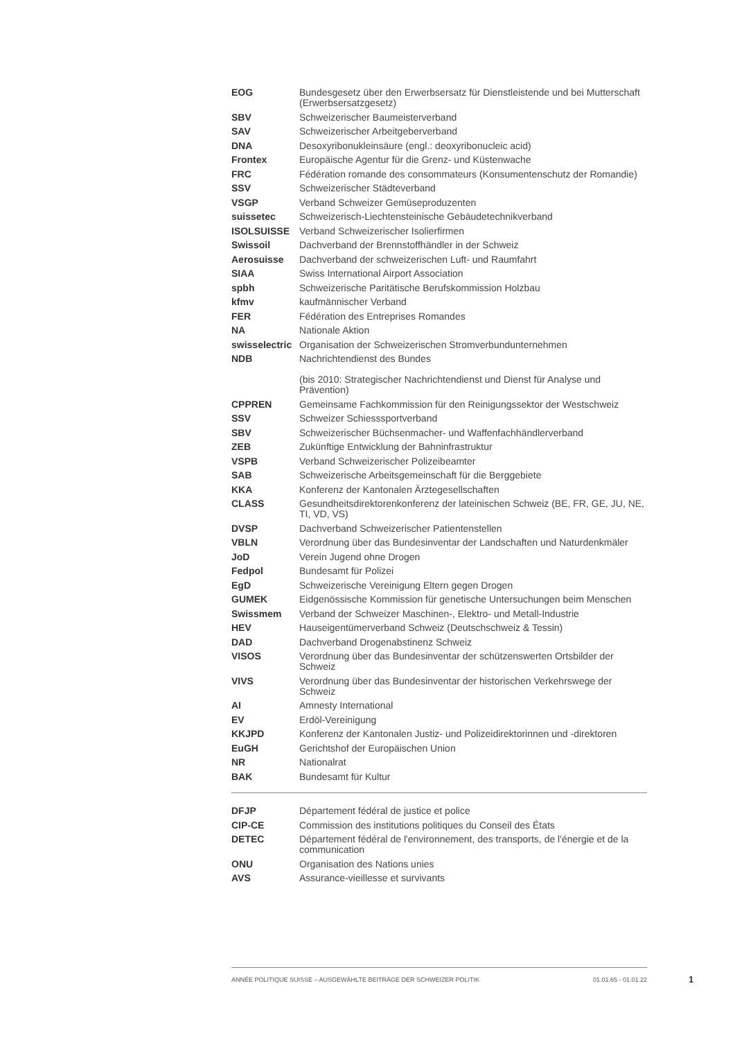| EOG | Bundesgesetz über den Erwerbsersatz für Dienstleistende und bei Mutterschaft (Erwerbsersatzgesetz) |
| SBV | Schweizerischer Baumeisterverband |
| SAV | Schweizerischer Arbeitgeberverband |
| DNA | Desoxyribonukleinsäure (engl.: deoxyribonucleic acid) |
| Frontex | Europäische Agentur für die Grenz- und Küstenwache |
| FRC | Fédération romande des consommateurs (Konsumentenschutz der Romandie) |
| SSV | Schweizerischer Städteverband |
| VSGP | Verband Schweizer Gemüseproduzenten |
| suissetec | Schweizerisch-Liechtensteinische Gebäudetechnikverband |
| ISOLSUISSE | Verband Schweizerischer Isolierfirmen |
| Swissoil | Dachverband der Brennstoffhändler in der Schweiz |
| Aerosuisse | Dachverband der schweizerischen Luft- und Raumfahrt |
| SIAA | Swiss International Airport Association |
| spbh | Schweizerische Paritätische Berufskommission Holzbau |
| kfmv | kaufmännischer Verband |
| FER | Fédération des Entreprises Romandes |
| NA | Nationale Aktion |
| swisselectric | Organisation der Schweizerischen Stromverbundunternehmen |
| NDB | Nachrichtendienst des Bundes (bis 2010: Strategischer Nachrichtendienst und Dienst für Analyse und Prävention) |
| CPPREN | Gemeinsame Fachkommission für den Reinigungssektor der Westschweiz |
| SSV | Schweizer Schiesssportverband |
| SBV | Schweizerischer Büchsenmacher- und Waffenfachhändlerverband |
| ZEB | Zukünftige Entwicklung der Bahninfrastruktur |
| VSPB | Verband Schweizerischer Polizeibeamter |
| SAB | Schweizerische Arbeitsgemeinschaft für die Berggebiete |
| KKA | Konferenz der Kantonalen Ärztegesellschaften |
| CLASS | Gesundheitsdirektorenkonferenz der lateinischen Schweiz (BE, FR, GE, JU, NE, TI, VD, VS) |
| DVSP | Dachverband Schweizerischer Patientenstellen |
| VBLN | Verordnung über das Bundesinventar der Landschaften und Naturdenkmäler |
| JoD | Verein Jugend ohne Drogen |
| Fedpol | Bundesamt für Polizei |
| EgD | Schweizerische Vereinigung Eltern gegen Drogen |
| GUMEK | Eidgenössische Kommission für genetische Untersuchungen beim Menschen |
| Swissmem | Verband der Schweizer Maschinen-, Elektro- und Metall-Industrie |
| HEV | Hauseigentümerverband Schweiz (Deutschschweiz & Tessin) |
| DAD | Dachverband Drogenabstinenz Schweiz |
| VISOS | Verordnung über das Bundesinventar der schützenswerten Ortsbilder der Schweiz |
| VIVS | Verordnung über das Bundesinventar der historischen Verkehrswege der Schweiz |
| AI | Amnesty International |
| EV | Erdöl-Vereinigung |
| KKJPD | Konferenz der Kantonalen Justiz- und Polizeidirektorinnen und -direktoren |
| EuGH | Gerichtshof der Europäischen Union |
| NR | Nationalrat |
| BAK | Bundesamt für Kultur |
| DFJP | Département fédéral de justice et police |
| CIP-CE | Commission des institutions politiques du Conseil des États |
| DETEC | Département fédéral de l'environnement, des transports, de l'énergie et de la communication |
| ONU | Organisation des Nations unies |
| AVS | Assurance-vieillesse et survivants |
ANNÉE POLITIQUE SUISSE – AUSGEWÄHLTE BEITRÄGE DER SCHWEIZER POLITIK 01.01.65 - 01.01.22
1